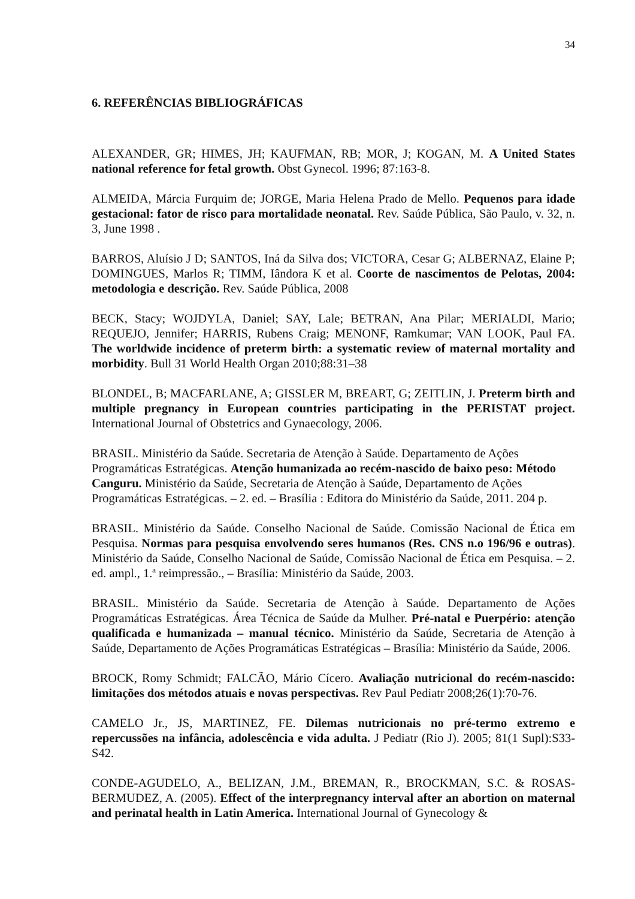34
6. REFERÊNCIAS BIBLIOGRÁFICAS
ALEXANDER, GR; HIMES, JH; KAUFMAN, RB; MOR, J; KOGAN, M. A United States national reference for fetal growth. Obst Gynecol. 1996; 87:163-8.
ALMEIDA, Márcia Furquim de; JORGE, Maria Helena Prado de Mello. Pequenos para idade gestacional: fator de risco para mortalidade neonatal. Rev. Saúde Pública, São Paulo, v. 32, n. 3, June 1998 .
BARROS, Aluísio J D; SANTOS, Iná da Silva dos; VICTORA, Cesar G; ALBERNAZ, Elaine P; DOMINGUES, Marlos R; TIMM, Iândora K et al. Coorte de nascimentos de Pelotas, 2004: metodologia e descrição. Rev. Saúde Pública, 2008
BECK, Stacy; WOJDYLA, Daniel; SAY, Lale; BETRAN, Ana Pilar; MERIALDI, Mario; REQUEJO, Jennifer; HARRIS, Rubens Craig; MENONF, Ramkumar; VAN LOOK, Paul FA. The worldwide incidence of preterm birth: a systematic review of maternal mortality and morbidity. Bull 31 World Health Organ 2010;88:31–38
BLONDEL, B; MACFARLANE, A; GISSLER M, BREART, G; ZEITLIN, J. Preterm birth and multiple pregnancy in European countries participating in the PERISTAT project. International Journal of Obstetrics and Gynaecology, 2006.
BRASIL. Ministério da Saúde. Secretaria de Atenção à Saúde. Departamento de Ações Programáticas Estratégicas. Atenção humanizada ao recém‑nascido de baixo peso: Método Canguru. Ministério da Saúde, Secretaria de Atenção à Saúde, Departamento de Ações Programáticas Estratégicas. – 2. ed. – Brasília : Editora do Ministério da Saúde, 2011. 204 p.
BRASIL. Ministério da Saúde. Conselho Nacional de Saúde. Comissão Nacional de Ética em Pesquisa. Normas para pesquisa envolvendo seres humanos (Res. CNS n.o 196/96 e outras). Ministério da Saúde, Conselho Nacional de Saúde, Comissão Nacional de Ética em Pesquisa. – 2. ed. ampl., 1.ª reimpressão., – Brasília: Ministério da Saúde, 2003.
BRASIL. Ministério da Saúde. Secretaria de Atenção à Saúde. Departamento de Ações Programáticas Estratégicas. Área Técnica de Saúde da Mulher. Pré-natal e Puerpério: atenção qualificada e humanizada – manual técnico. Ministério da Saúde, Secretaria de Atenção à Saúde, Departamento de Ações Programáticas Estratégicas – Brasília: Ministério da Saúde, 2006.
BROCK, Romy Schmidt; FALCÃO, Mário Cícero. Avaliação nutricional do recém-nascido: limitações dos métodos atuais e novas perspectivas. Rev Paul Pediatr 2008;26(1):70-76.
CAMELO Jr., JS, MARTINEZ, FE. Dilemas nutricionais no pré-termo extremo e repercussões na infância, adolescência e vida adulta. J Pediatr (Rio J). 2005; 81(1 Supl):S33-S42.
CONDE-AGUDELO, A., BELIZAN, J.M., BREMAN, R., BROCKMAN, S.C. & ROSAS-BERMUDEZ, A. (2005). Effect of the interpregnancy interval after an abortion on maternal and perinatal health in Latin America. International Journal of Gynecology &